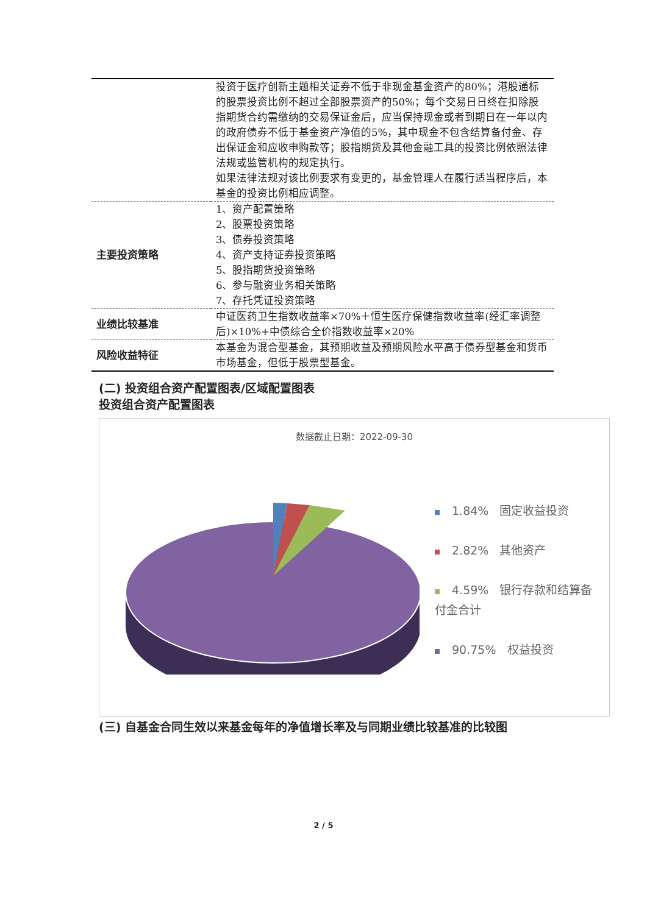| | 投资于医疗创新主题相关证券不低于非现金基金资产的80%；港股通标的股票投资比例不超过全部股票资产的50%；每个交易日日终在扣除股指期货合约需缴纳的交易保证金后，应当保持现金或者到期日在一年以内的政府债券不低于基金资产净值的5%，其中现金不包含结算备付金、存出保证金和应收申购款等；股指期货及其他金融工具的投资比例依照法律法规或监管机构的规定执行。 如果法律法规对该比例要求有变更的，基金管理人在履行适当程序后，本基金的投资比例相应调整。 |
| 主要投资策略 | 1、资产配置策略 2、股票投资策略 3、债券投资策略 4、资产支持证券投资策略 5、股指期货投资策略 6、参与融资业务相关策略 7、存托凭证投资策略 |
| 业绩比较基准 | 中证医药卫生指数收益率×70%＋恒生医疗保健指数收益率(经汇率调整后)×10%+中债综合全价指数收益率×20% |
| 风险收益特征 | 本基金为混合型基金，其预期收益及预期风险水平高于债券型基金和货币市场基金，但低于股票型基金。 |
(二) 投资组合资产配置图表/区域配置图表
投资组合资产配置图表
数据截止日期：2022-09-30
1.84% 固定收益投资
2.82% 其他资产
4.59% 银行存款和结算备付金合计
90.75% 权益投资
(三) 自基金合同生效以来基金每年的净值增长率及与同期业绩比较基准的比较图
2 / 5